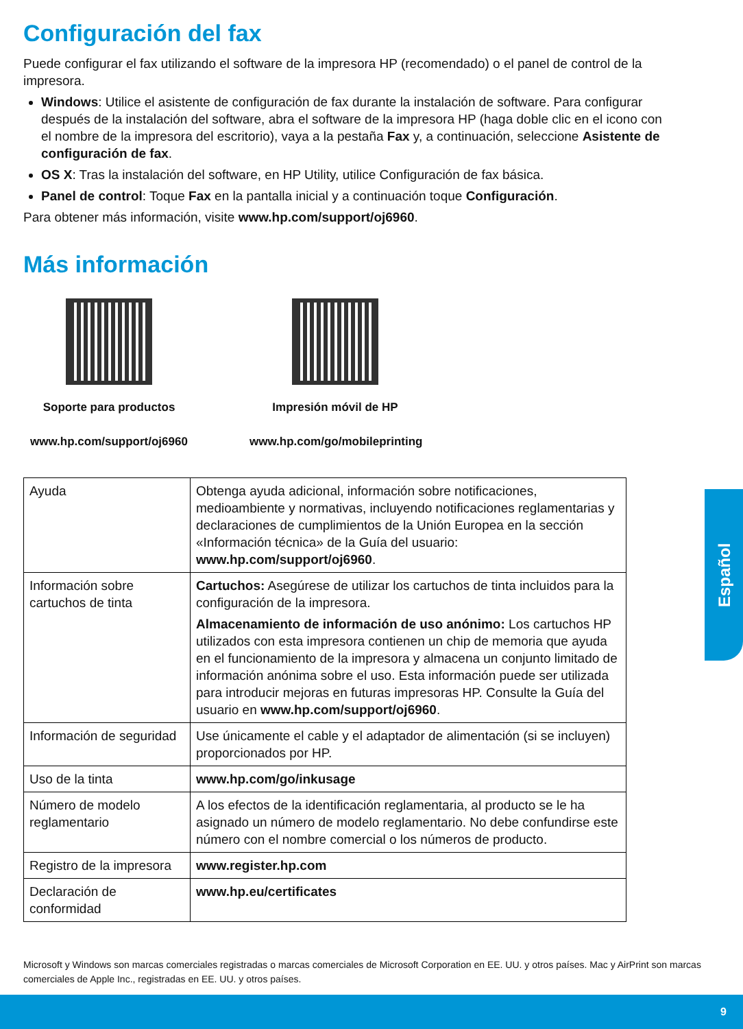Configuración del fax
Puede configurar el fax utilizando el software de la impresora HP (recomendado) o el panel de control de la impresora.
Windows: Utilice el asistente de configuración de fax durante la instalación de software. Para configurar después de la instalación del software, abra el software de la impresora HP (haga doble clic en el icono con el nombre de la impresora del escritorio), vaya a la pestaña Fax y, a continuación, seleccione Asistente de configuración de fax.
OS X: Tras la instalación del software, en HP Utility, utilice Configuración de fax básica.
Panel de control: Toque Fax en la pantalla inicial y a continuación toque Configuración.
Para obtener más información, visite www.hp.com/support/oj6960.
Más información
Soporte para productos
www.hp.com/support/oj6960
Impresión móvil de HP
www.hp.com/go/mobileprinting
| Ayuda | Obtenga ayuda adicional, información sobre notificaciones, medioambiente y normativas, incluyendo notificaciones reglamentarias y declaraciones de cumplimientos de la Unión Europea en la sección «Información técnica» de la Guía del usuario: www.hp.com/support/oj6960 . |
| Información sobre cartuchos de tinta | Cartuchos: Asegúrese de utilizar los cartuchos de tinta incluidos para la configuración de la impresora. Almacenamiento de información de uso anónimo: Los cartuchos HP utilizados con esta impresora contienen un chip de memoria que ayuda en el funcionamiento de la impresora y almacena un conjunto limitado de información anónima sobre el uso. Esta información puede ser utilizada para introducir mejoras en futuras impresoras HP. Consulte la Guía del usuario en www.hp.com/support/oj6960 . |
| Información de seguridad | Use únicamente el cable y el adaptador de alimentación (si se incluyen) proporcionados por HP. |
| Uso de la tinta | www.hp.com/go/inkusage |
| Número de modelo reglamentario | A los efectos de la identificación reglamentaria, al producto se le ha asignado un número de modelo reglamentario. No debe confundirse este número con el nombre comercial o los números de producto. |
| Registro de la impresora | www.register.hp.com |
| Declaración de conformidad | www.hp.eu/certificates |
Español
Microsoft y Windows son marcas comerciales registradas o marcas comerciales de Microsoft Corporation en EE. UU. y otros países. Mac y AirPrint son marcas comerciales de Apple Inc., registradas en EE. UU. y otros países.
9